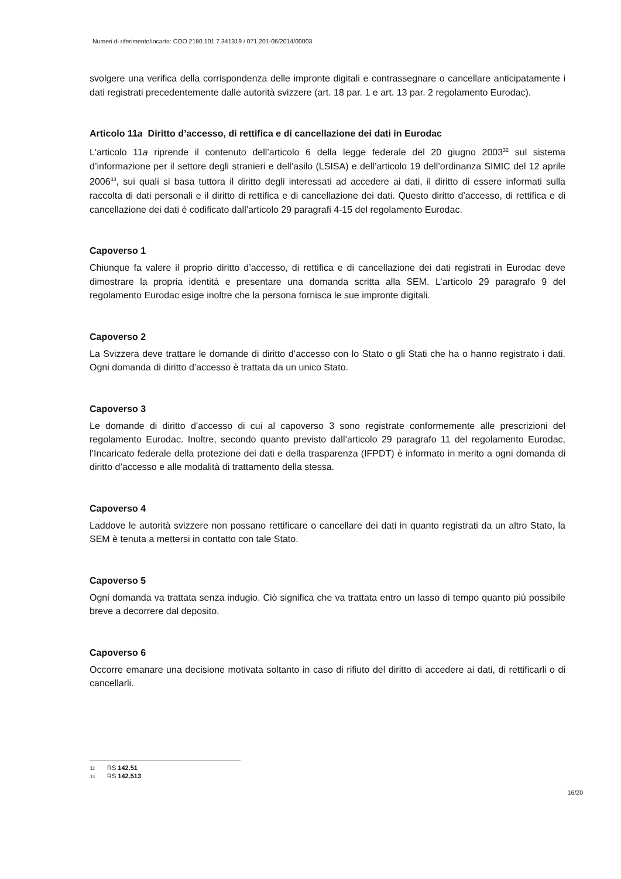Numeri di riferimento/incarto: COO.2180.101.7.341319 / 071.201-06/2014/00003
svolgere una verifica della corrispondenza delle impronte digitali e contrassegnare o cancellare anticipatamente i dati registrati precedentemente dalle autorità svizzere (art. 18 par. 1 e art. 13 par. 2 regolamento Eurodac).
Articolo 11a Diritto d’accesso, di rettifica e di cancellazione dei dati in Eurodac
L'articolo 11a riprende il contenuto dell’articolo 6 della legge federale del 20 giugno 2003<sup>32</sup> sul sistema d’informazione per il settore degli stranieri e dell’asilo (LSISA) e dell’articolo 19 dell’ordinanza SIMIC del 12 aprile 2006<sup>33</sup>, sui quali si basa tuttora il diritto degli interessati ad accedere ai dati, il diritto di essere informati sulla raccolta di dati personali e il diritto di rettifica e di cancellazione dei dati. Questo diritto d’accesso, di rettifica e di cancellazione dei dati è codificato dall’articolo 29 paragrafi 4-15 del regolamento Eurodac.
Capoverso 1
Chiunque fa valere il proprio diritto d’accesso, di rettifica e di cancellazione dei dati registrati in Eurodac deve dimostrare la propria identità e presentare una domanda scritta alla SEM. L’articolo 29 paragrafo 9 del regolamento Eurodac esige inoltre che la persona fornisca le sue impronte digitali.
Capoverso 2
La Svizzera deve trattare le domande di diritto d’accesso con lo Stato o gli Stati che ha o hanno registrato i dati. Ogni domanda di diritto d’accesso è trattata da un unico Stato.
Capoverso 3
Le domande di diritto d’accesso di cui al capoverso 3 sono registrate conformemente alle prescrizioni del regolamento Eurodac. Inoltre, secondo quanto previsto dall’articolo 29 paragrafo 11 del regolamento Eurodac, l’Incaricato federale della protezione dei dati e della trasparenza (IFPDT) è informato in merito a ogni domanda di diritto d’accesso e alle modalità di trattamento della stessa.
Capoverso 4
Laddove le autorità svizzere non possano rettificare o cancellare dei dati in quanto registrati da un altro Stato, la SEM è tenuta a mettersi in contatto con tale Stato.
Capoverso 5
Ogni domanda va trattata senza indugio. Ciò significa che va trattata entro un lasso di tempo quanto più possibile breve a decorrere dal deposito.
Capoverso 6
Occorre emanare una decisione motivata soltanto in caso di rifiuto del diritto di accedere ai dati, di rettificarli o di cancellarli.
32 RS 142.51
33 RS 142.513
16/20